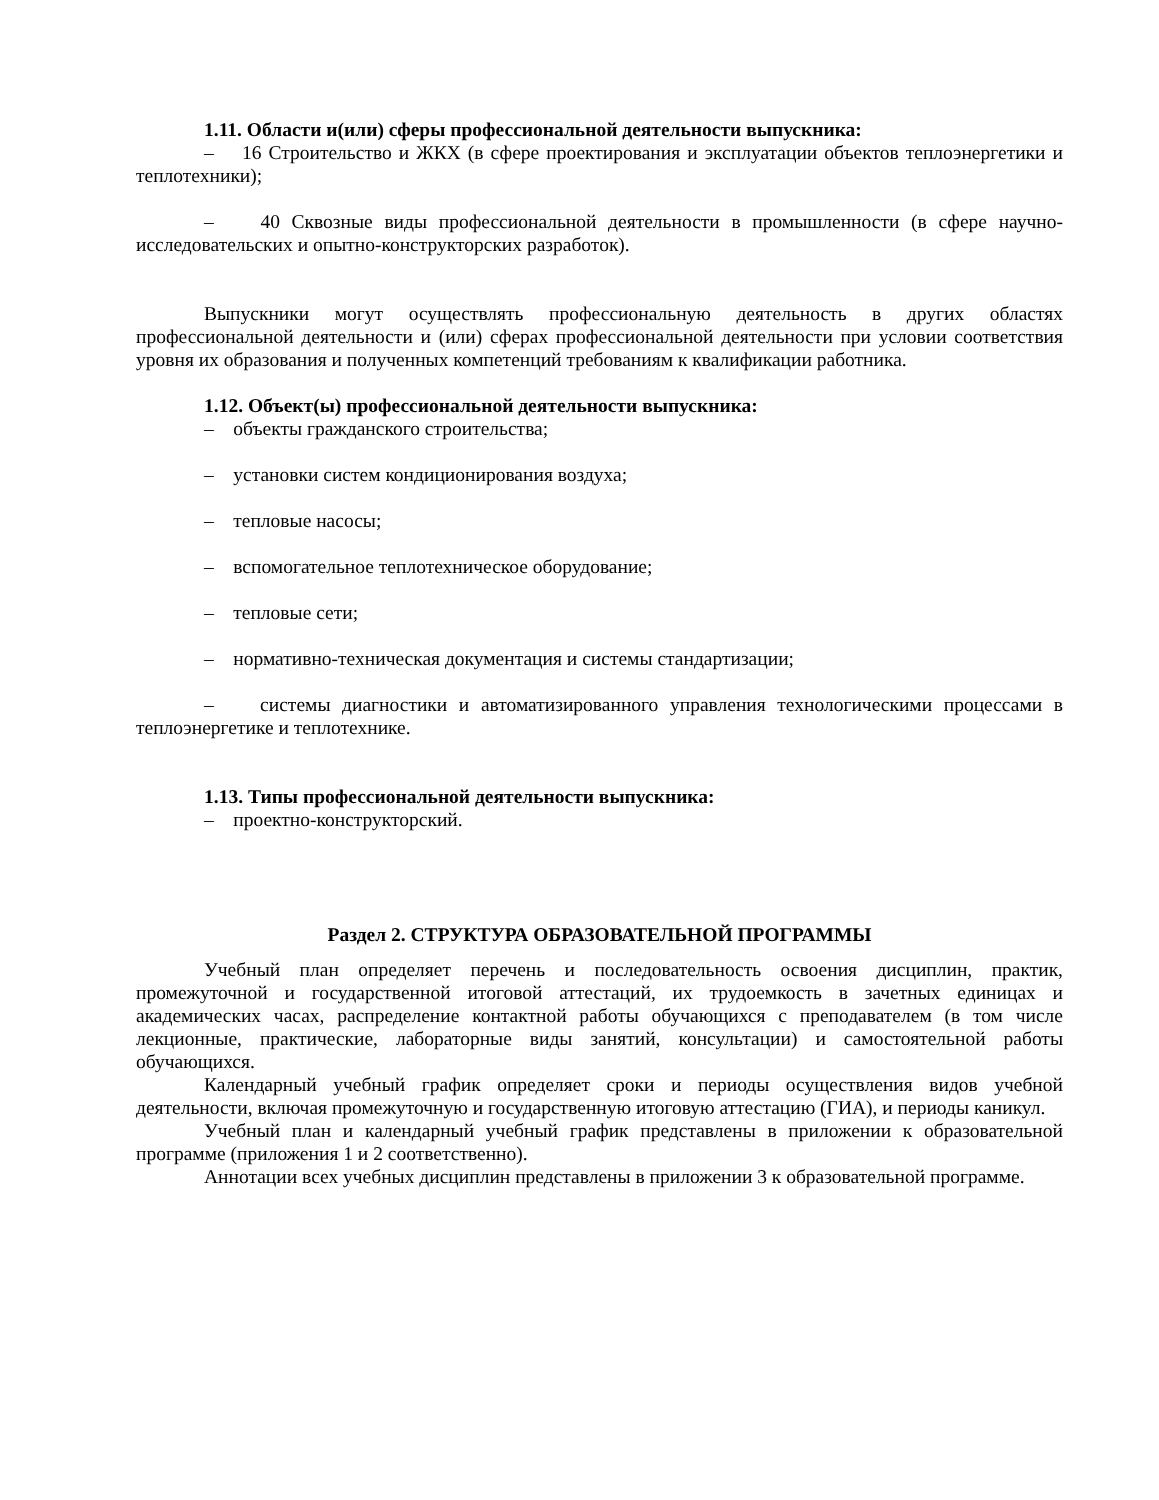1.11. Области и(или) сферы профессиональной деятельности выпускника:
– 16 Строительство и ЖКХ (в сфере проектирования и эксплуатации объектов теплоэнергетики и теплотехники);
– 40 Сквозные виды профессиональной деятельности в промышленности (в сфере научно-исследовательских и опытно-конструкторских разработок).
Выпускники могут осуществлять профессиональную деятельность в других областях профессиональной деятельности и (или) сферах профессиональной деятельности при условии соответствия уровня их образования и полученных компетенций требованиям к квалификации работника.
1.12. Объект(ы) профессиональной деятельности выпускника:
– объекты гражданского строительства;
– установки систем кондиционирования воздуха;
– тепловые насосы;
– вспомогательное теплотехническое оборудование;
– тепловые сети;
– нормативно-техническая документация и системы стандартизации;
– системы диагностики и автоматизированного управления технологическими процессами в теплоэнергетике и теплотехнике.
1.13. Типы профессиональной деятельности выпускника:
– проектно-конструкторский.
Раздел 2. СТРУКТУРА ОБРАЗОВАТЕЛЬНОЙ ПРОГРАММЫ
Учебный план определяет перечень и последовательность освоения дисциплин, практик, промежуточной и государственной итоговой аттестаций, их трудоемкость в зачетных единицах и академических часах, распределение контактной работы обучающихся с преподавателем (в том числе лекционные, практические, лабораторные виды занятий, консультации) и самостоятельной работы обучающихся.
Календарный учебный график определяет сроки и периоды осуществления видов учебной деятельности, включая промежуточную и государственную итоговую аттестацию (ГИА), и периоды каникул.
Учебный план и календарный учебный график представлены в приложении к образовательной программе (приложения 1 и 2 соответственно).
Аннотации всех учебных дисциплин представлены в приложении 3 к образовательной программе.